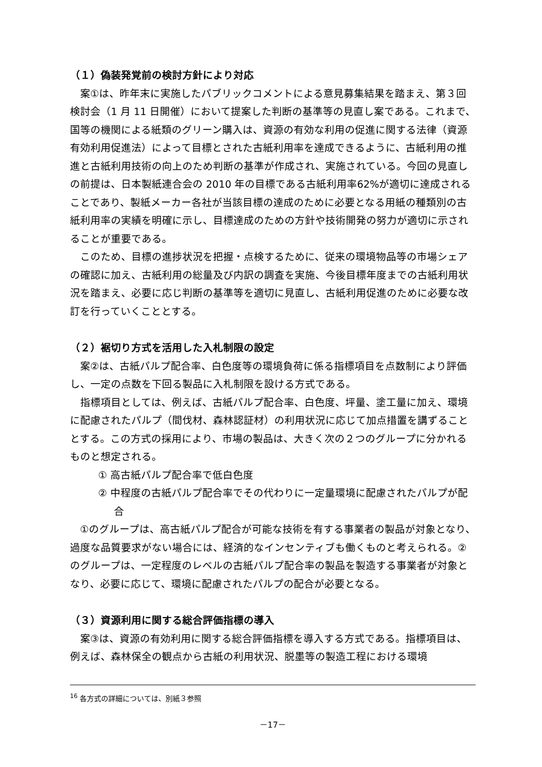（１）偽装発覚前の検討方針により対応
案①は、昨年末に実施したパブリックコメントによる意見募集結果を踏まえ、第３回検討会（1 月 11 日開催）において提案した判断の基準等の見直し案である。これまで、国等の機関による紙類のグリーン購入は、資源の有効な利用の促進に関する法律（資源有効利用促進法）によって目標とされた古紙利用率を達成できるように、古紙利用の推進と古紙利用技術の向上のため判断の基準が作成され、実施されている。今回の見直しの前提は、日本製紙連合会の 2010 年の目標である古紙利用率62%が適切に達成されることであり、製紙メーカー各社が当該目標の達成のために必要となる用紙の種類別の古紙利用率の実績を明確に示し、目標達成のための方針や技術開発の努力が適切に示されることが重要である。
このため、目標の進捗状況を把握・点検するために、従来の環境物品等の市場シェアの確認に加え、古紙利用の総量及び内訳の調査を実施、今後目標年度までの古紙利用状況を踏まえ、必要に応じ判断の基準等を適切に見直し、古紙利用促進のために必要な改訂を行っていくこととする。
（２）裾切り方式を活用した入札制限の設定
案②は、古紙パルプ配合率、白色度等の環境負荷に係る指標項目を点数制により評価し、一定の点数を下回る製品に入札制限を設ける方式である。
指標項目としては、例えば、古紙パルプ配合率、白色度、坪量、塗工量に加え、環境に配慮されたパルプ（間伐材、森林認証材）の利用状況に応じて加点措置を講ずることとする。この方式の採用により、市場の製品は、大きく次の２つのグループに分かれるものと想定される。
① 高古紙パルプ配合率で低白色度
② 中程度の古紙パルプ配合率でその代わりに一定量環境に配慮されたパルプが配合
①のグループは、高古紙パルプ配合が可能な技術を有する事業者の製品が対象となり、過度な品質要求がない場合には、経済的なインセンティブも働くものと考えられる。②のグループは、一定程度のレベルの古紙パルプ配合率の製品を製造する事業者が対象となり、必要に応じて、環境に配慮されたパルプの配合が必要となる。
（３）資源利用に関する総合評価指標の導入
案③は、資源の有効利用に関する総合評価指標を導入する方式である。指標項目は、例えば、森林保全の観点から古紙の利用状況、脱墨等の製造工程における環境
<sup>16</sup> 各方式の詳細については、別紙３参照
－17－